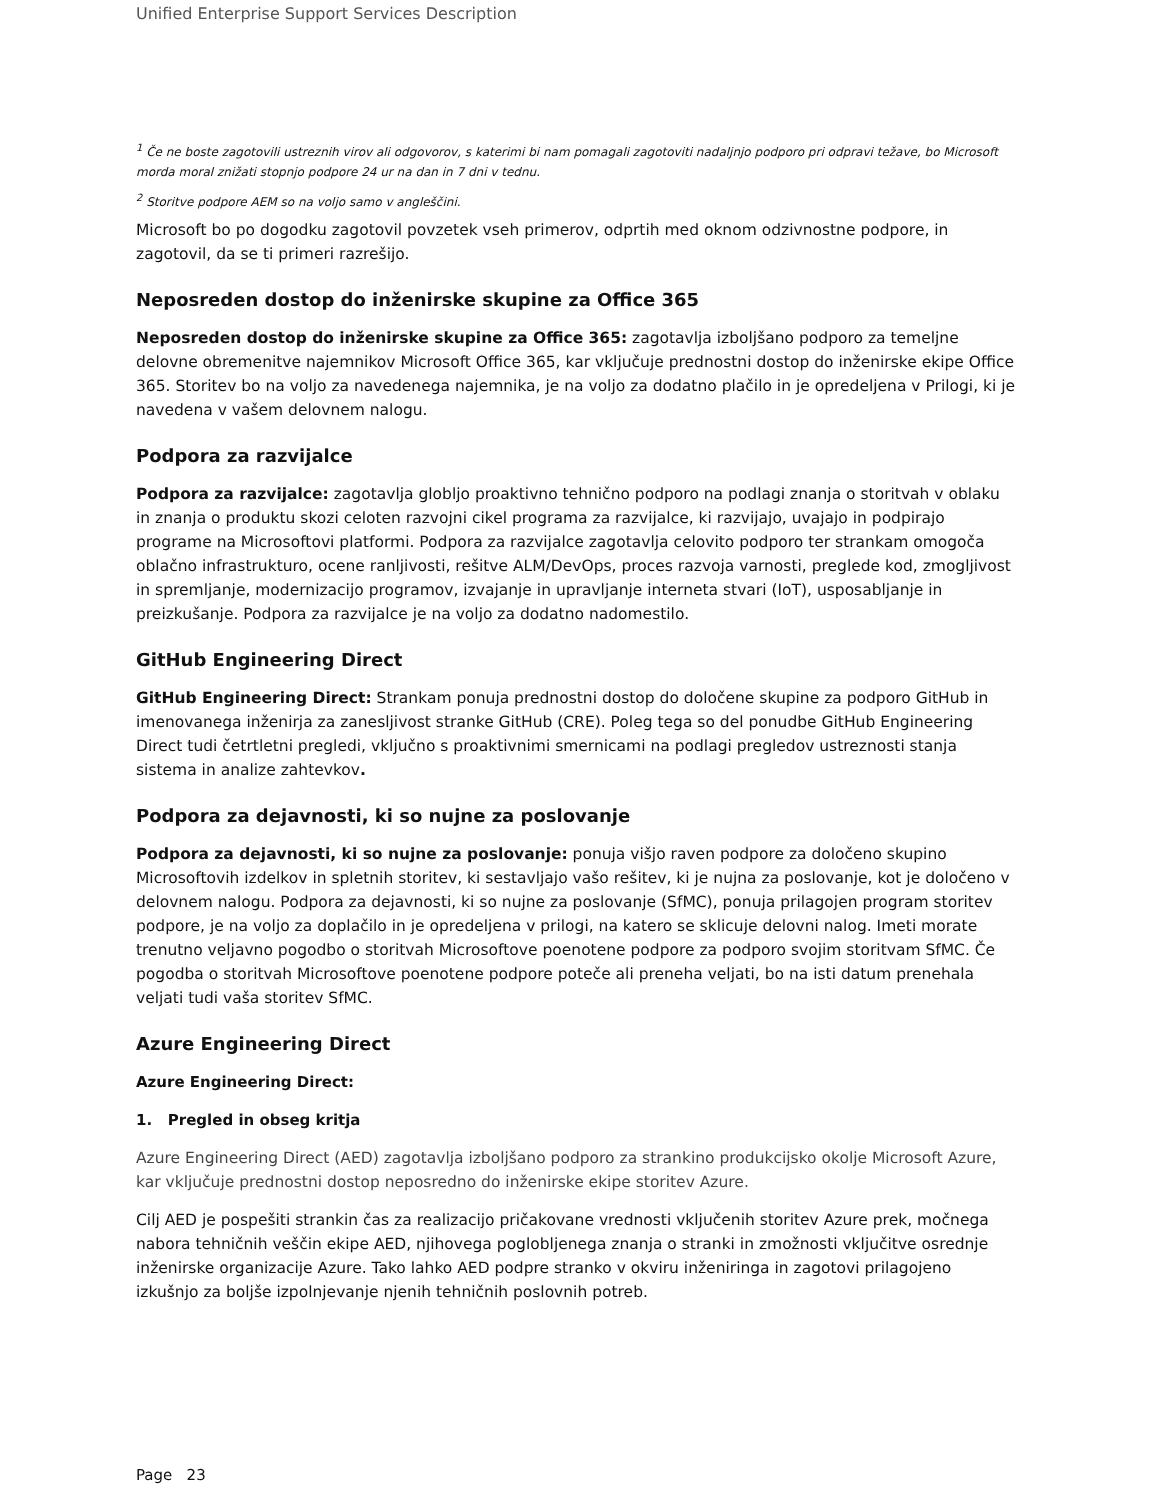Unified Enterprise Support Services Description
<sup>1</sup> Če ne boste zagotovili ustreznih virov ali odgovorov, s katerimi bi nam pomagali zagotoviti nadaljnjo podporo pri odpravi težave, bo Microsoft morda moral znižati stopnjo podpore 24 ur na dan in 7 dni v tednu.
<sup>2</sup> Storitve podpore AEM so na voljo samo v angleščini.
Microsoft bo po dogodku zagotovil povzetek vseh primerov, odprtih med oknom odzivnostne podpore, in zagotovil, da se ti primeri razrešijo.
Neposreden dostop do inženirske skupine za Office 365
Neposreden dostop do inženirske skupine za Office 365: zagotavlja izboljšano podporo za temeljne delovne obremenitve najemnikov Microsoft Office 365, kar vključuje prednostni dostop do inženirske ekipe Office 365. Storitev bo na voljo za navedenega najemnika, je na voljo za dodatno plačilo in je opredeljena v Prilogi, ki je navedena v vašem delovnem nalogu.
Podpora za razvijalce
Podpora za razvijalce: zagotavlja globljo proaktivno tehnično podporo na podlagi znanja o storitvah v oblaku in znanja o produktu skozi celoten razvojni cikel programa za razvijalce, ki razvijajo, uvajajo in podpirajo programe na Microsoftovi platformi. Podpora za razvijalce zagotavlja celovito podporo ter strankam omogoča oblačno infrastrukturo, ocene ranljivosti, rešitve ALM/DevOps, proces razvoja varnosti, preglede kod, zmogljivost in spremljanje, modernizacijo programov, izvajanje in upravljanje interneta stvari (IoT), usposabljanje in preizkušanje. Podpora za razvijalce je na voljo za dodatno nadomestilo.
GitHub Engineering Direct
GitHub Engineering Direct: Strankam ponuja prednostni dostop do določene skupine za podporo GitHub in imenovanega inženirja za zanesljivost stranke GitHub (CRE). Poleg tega so del ponudbe GitHub Engineering Direct tudi četrtletni pregledi, vključno s proaktivnimi smernicami na podlagi pregledov ustreznosti stanja sistema in analize zahtevkov.
Podpora za dejavnosti, ki so nujne za poslovanje
Podpora za dejavnosti, ki so nujne za poslovanje: ponuja višjo raven podpore za določeno skupino Microsoftovih izdelkov in spletnih storitev, ki sestavljajo vašo rešitev, ki je nujna za poslovanje, kot je določeno v delovnem nalogu. Podpora za dejavnosti, ki so nujne za poslovanje (SfMC), ponuja prilagojen program storitev podpore, je na voljo za doplačilo in je opredeljena v prilogi, na katero se sklicuje delovni nalog. Imeti morate trenutno veljavno pogodbo o storitvah Microsoftove poenotene podpore za podporo svojim storitvam SfMC. Če pogodba o storitvah Microsoftove poenotene podpore poteče ali preneha veljati, bo na isti datum prenehala veljati tudi vaša storitev SfMC.
Azure Engineering Direct
Azure Engineering Direct:
1. Pregled in obseg kritja
Azure Engineering Direct (AED) zagotavlja izboljšano podporo za strankino produkcijsko okolje Microsoft Azure, kar vključuje prednostni dostop neposredno do inženirske ekipe storitev Azure.
Cilj AED je pospešiti strankin čas za realizacijo pričakovane vrednosti vključenih storitev Azure prek, močnega nabora tehničnih veščin ekipe AED, njihovega poglobljenega znanja o stranki in zmožnosti vključitve osrednje inženirske organizacije Azure. Tako lahko AED podpre stranko v okviru inženiringa in zagotovi prilagojeno izkušnjo za boljše izpolnjevanje njenih tehničnih poslovnih potreb.
Page 23